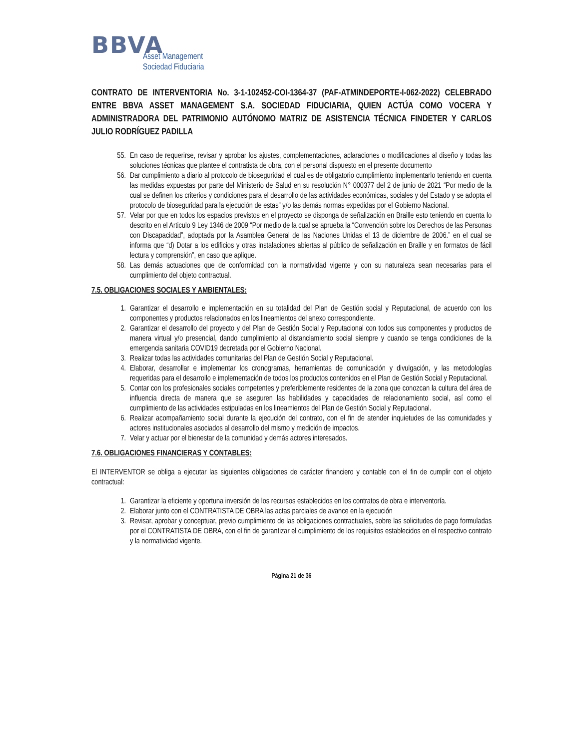BBVA
Asset Management
Sociedad Fiduciaria
CONTRATO DE INTERVENTORIA No. 3-1-102452-COI-1364-37 (PAF-ATMINDEPORTE-I-062-2022) CELEBRADO ENTRE BBVA ASSET MANAGEMENT S.A. SOCIEDAD FIDUCIARIA, QUIEN ACTÚA COMO VOCERA Y ADMINISTRADORA DEL PATRIMONIO AUTÓNOMO MATRIZ DE ASISTENCIA TÉCNICA FINDETER Y CARLOS JULIO RODRÍGUEZ PADILLA
55. En caso de requerirse, revisar y aprobar los ajustes, complementaciones, aclaraciones o modificaciones al diseño y todas las soluciones técnicas que plantee el contratista de obra, con el personal dispuesto en el presente documento
56. Dar cumplimiento a diario al protocolo de bioseguridad el cual es de obligatorio cumplimiento implementarlo teniendo en cuenta las medidas expuestas por parte del Ministerio de Salud en su resolución N° 000377 del 2 de junio de 2021 “Por medio de la cual se definen los criterios y condiciones para el desarrollo de las actividades económicas, sociales y del Estado y se adopta el protocolo de bioseguridad para la ejecución de estas” y/o las demás normas expedidas por el Gobierno Nacional.
57. Velar por que en todos los espacios previstos en el proyecto se disponga de señalización en Braille esto teniendo en cuenta lo descrito en el Articulo 9 Ley 1346 de 2009 “Por medio de la cual se aprueba la “Convención sobre los Derechos de las Personas con Discapacidad”, adoptada por la Asamblea General de las Naciones Unidas el 13 de diciembre de 2006.” en el cual se informa que “d) Dotar a los edificios y otras instalaciones abiertas al público de señalización en Braille y en formatos de fácil lectura y comprensión”, en caso que aplique.
58. Las demás actuaciones que de conformidad con la normatividad vigente y con su naturaleza sean necesarias para el cumplimiento del objeto contractual.
7.5. OBLIGACIONES SOCIALES Y AMBIENTALES:
1. Garantizar el desarrollo e implementación en su totalidad del Plan de Gestión social y Reputacional, de acuerdo con los componentes y productos relacionados en los lineamientos del anexo correspondiente.
2. Garantizar el desarrollo del proyecto y del Plan de Gestión Social y Reputacional con todos sus componentes y productos de manera virtual y/o presencial, dando cumplimiento al distanciamiento social siempre y cuando se tenga condiciones de la emergencia sanitaria COVID19 decretada por el Gobierno Nacional.
3. Realizar todas las actividades comunitarias del Plan de Gestión Social y Reputacional.
4. Elaborar, desarrollar e implementar los cronogramas, herramientas de comunicación y divulgación, y las metodologías requeridas para el desarrollo e implementación de todos los productos contenidos en el Plan de Gestión Social y Reputacional.
5. Contar con los profesionales sociales competentes y preferiblemente residentes de la zona que conozcan la cultura del área de influencia directa de manera que se aseguren las habilidades y capacidades de relacionamiento social, así como el cumplimiento de las actividades estipuladas en los lineamientos del Plan de Gestión Social y Reputacional.
6. Realizar acompañamiento social durante la ejecución del contrato, con el fin de atender inquietudes de las comunidades y actores institucionales asociados al desarrollo del mismo y medición de impactos.
7. Velar y actuar por el bienestar de la comunidad y demás actores interesados.
7.6. OBLIGACIONES FINANCIERAS Y CONTABLES:
El INTERVENTOR se obliga a ejecutar las siguientes obligaciones de carácter financiero y contable con el fin de cumplir con el objeto contractual:
1. Garantizar la eficiente y oportuna inversión de los recursos establecidos en los contratos de obra e interventoría.
2. Elaborar junto con el CONTRATISTA DE OBRA las actas parciales de avance en la ejecución
3. Revisar, aprobar y conceptuar, previo cumplimiento de las obligaciones contractuales, sobre las solicitudes de pago formuladas por el CONTRATISTA DE OBRA, con el fin de garantizar el cumplimiento de los requisitos establecidos en el respectivo contrato y la normatividad vigente.
Página 21 de 36